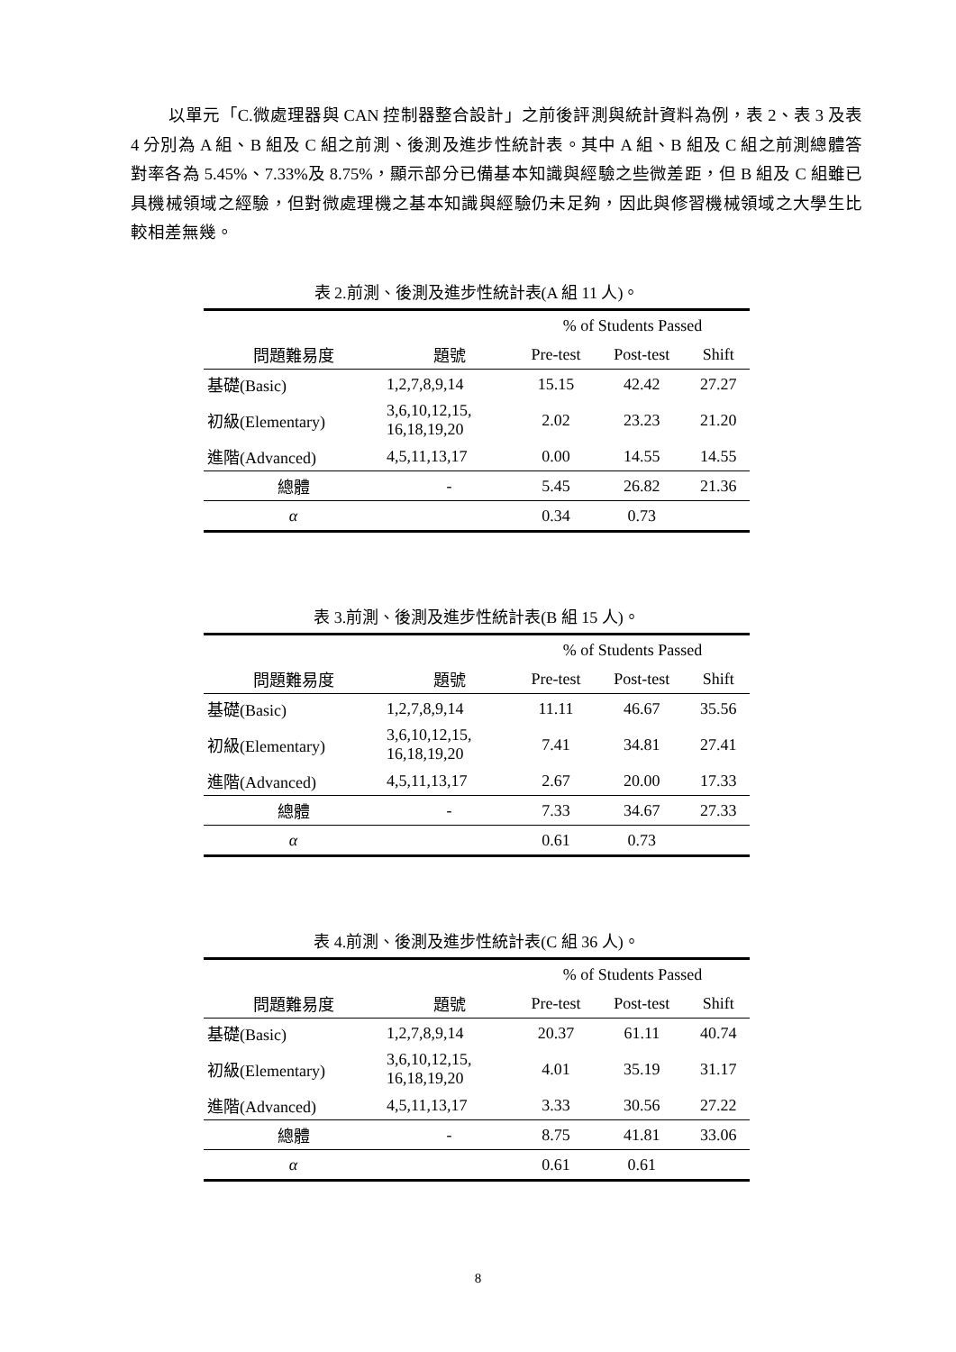以單元「C.微處理器與 CAN 控制器整合設計」之前後評測與統計資料為例，表 2、表 3 及表 4 分別為 A 組、B 組及 C 組之前測、後測及進步性統計表。其中 A 組、B 組及 C 組之前測總體答對率各為 5.45%、7.33%及 8.75%，顯示部分已備基本知識與經驗之些微差距，但 B 組及 C 組雖已具機械領域之經驗，但對微處理機之基本知識與經驗仍未足夠，因此與修習機械領域之大學生比較相差無幾。
表 2.前測、後測及進步性統計表(A 組 11 人)。
| | | % of Students Passed | | |
| --- | --- | --- | --- | --- |
| 問題難易度 | 題號 | Pre-test | Post-test | Shift |
| 基礎(Basic) | 1,2,7,8,9,14 | 15.15 | 42.42 | 27.27 |
| 初級(Elementary) | 3,6,10,12,15, 16,18,19,20 | 2.02 | 23.23 | 21.20 |
| 進階(Advanced) | 4,5,11,13,17 | 0.00 | 14.55 | 14.55 |
| 總體 | - | 5.45 | 26.82 | 21.36 |
| α | | 0.34 | 0.73 | |
表 3.前測、後測及進步性統計表(B 組 15 人)。
| | | % of Students Passed | | |
| --- | --- | --- | --- | --- |
| 問題難易度 | 題號 | Pre-test | Post-test | Shift |
| 基礎(Basic) | 1,2,7,8,9,14 | 11.11 | 46.67 | 35.56 |
| 初級(Elementary) | 3,6,10,12,15, 16,18,19,20 | 7.41 | 34.81 | 27.41 |
| 進階(Advanced) | 4,5,11,13,17 | 2.67 | 20.00 | 17.33 |
| 總體 | - | 7.33 | 34.67 | 27.33 |
| α | | 0.61 | 0.73 | |
表 4.前測、後測及進步性統計表(C 組 36 人)。
| | | % of Students Passed | | |
| --- | --- | --- | --- | --- |
| 問題難易度 | 題號 | Pre-test | Post-test | Shift |
| 基礎(Basic) | 1,2,7,8,9,14 | 20.37 | 61.11 | 40.74 |
| 初級(Elementary) | 3,6,10,12,15, 16,18,19,20 | 4.01 | 35.19 | 31.17 |
| 進階(Advanced) | 4,5,11,13,17 | 3.33 | 30.56 | 27.22 |
| 總體 | - | 8.75 | 41.81 | 33.06 |
| α | | 0.61 | 0.61 | |
8